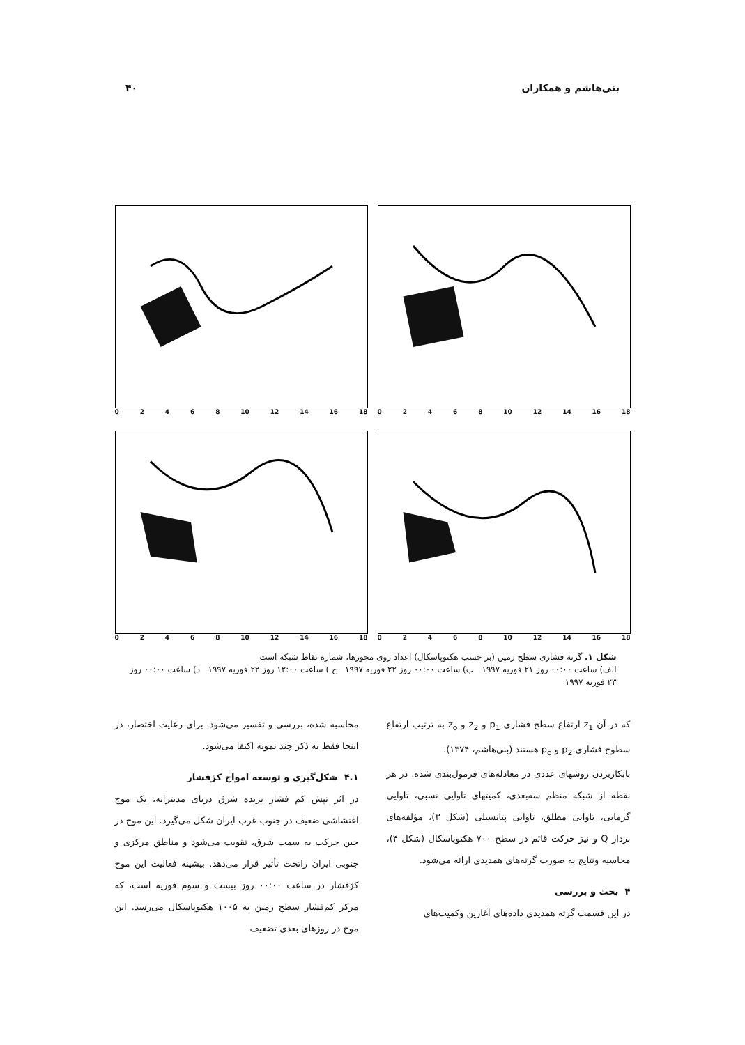بنی‌هاشم و همکاران ۴۰
02468 10 12 14 16 18
02468 10 12 14 16 18
02468 10 12 14 16 18
02468 10 12 14 16 18
شکل ۱. گرته فشاری سطح زمین (بر حسب هکتوپاسکال) اعداد روی محورها، شماره نقاط شبکه است
الف) ساعت ۰۰:۰۰ روز ۲۱ فوریه ۱۹۹۷ ب) ساعت ۰۰:۰۰ روز ۲۲ فوریه ۱۹۹۷ ج ) ساعت ۱۲:۰۰ روز ۲۲ فوریه ۱۹۹۷ د) ساعت ۰۰:۰۰ روز ۲۳ فوریه ۱۹۹۷
که در آن z<sub>1</sub> ارتفاع سطح فشاری p<sub>1</sub> و z<sub>2</sub> و z<sub>o</sub> به ترتیب ارتفاع سطوح فشاری p<sub>2</sub> و p<sub>o</sub> هستند (بنی‌هاشم، ۱۳۷۴).
بابکاربردن روشهای عددی در معادله‌های فرمول‌بندی شده، در هر نقطه از شبکه منظم سه‌بعدی، کمیتهای تاوایی نسبی، تاوایی گرمایی، تاوایی مطلق، تاوایی پتانسیلی (شکل ۳)، مؤلفه‌های بردار Q و نیز حرکت قائم در سطح ۷۰۰ هکتوپاسکال (شکل ۴)، محاسبه ونتایج به صورت گرته‌های همدیدی ارائه می‌شود.
۴ بحث و بررسی
در این قسمت گرته همدیدی داده‌های آغازین وکمیت‌های
محاسبه شده، بررسی و تفسیر می‌شود. برای رعایت اختصار، در اینجا فقط به ذکر چند نمونه اکتفا می‌شود.
۴.۱ شکل‌گیری و توسعه امواج کژفشار
در اثر تپش کم فشار بریده شرق دریای مدیترانه، یک موج اغتشاشی ضعیف در جنوب غرب ایران شکل می‌گیرد. این موج در حین حرکت به سمت شرق، تقویت می‌شود و مناطق مرکزی و جنوبی ایران راتحت تأثیر قرار می‌دهد. بیشینه فعالیت این موج کژفشار در ساعت ۰۰:۰۰ روز بیست و سوم فوریه است، که مرکز کم‌فشار سطح زمین به ۱۰۰۵ هکتوپاسکال می‌رسد. این موج در روزهای بعدی تضعیف